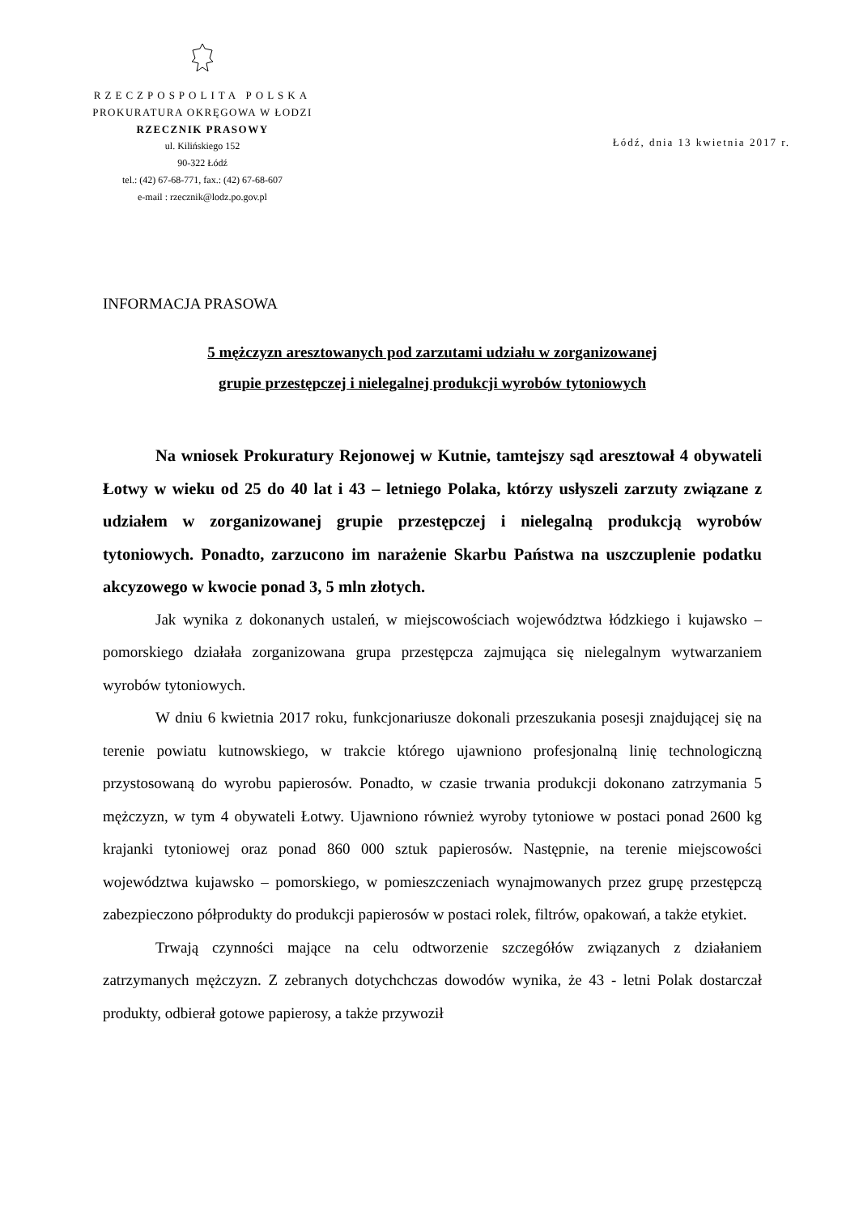RZECZPOSPOLITA POLSKA
PROKURATURA OKRĘGOWA W ŁODZI
RZECZNIK PRASOWY
ul. Kilińskiego 152
90-322 Łódź
tel.: (42) 67-68-771, fax.: (42) 67-68-607
e-mail : rzecznik@lodz.po.gov.pl
Łódź, dnia 13 kwietnia 2017 r.
INFORMACJA PRASOWA
5 mężczyzn aresztowanych pod zarzutami udziału w zorganizowanej
grupie przestępczej i nielegalnej produkcji wyrobów tytoniowych
Na wniosek Prokuratury Rejonowej w Kutnie, tamtejszy sąd aresztował 4 obywateli Łotwy w wieku od 25 do 40 lat i 43 – letniego Polaka, którzy usłyszeli zarzuty związane z udziałem w zorganizowanej grupie przestępczej i nielegalną produkcją wyrobów tytoniowych. Ponadto, zarzucono im narażenie Skarbu Państwa na uszczuplenie podatku akcyzowego w kwocie ponad 3, 5 mln złotych.
Jak wynika z dokonanych ustaleń, w miejscowościach województwa łódzkiego i kujawsko – pomorskiego działała zorganizowana grupa przestępcza zajmująca się nielegalnym wytwarzaniem wyrobów tytoniowych.
W dniu 6 kwietnia 2017 roku, funkcjonariusze dokonali przeszukania posesji znajdującej się na terenie powiatu kutnowskiego, w trakcie którego ujawniono profesjonalną linię technologiczną przystosowaną do wyrobu papierosów. Ponadto, w czasie trwania produkcji dokonano zatrzymania 5 mężczyzn, w tym 4 obywateli Łotwy. Ujawniono również wyroby tytoniowe w postaci ponad 2600 kg krajanki tytoniowej oraz ponad 860 000 sztuk papierosów. Następnie, na terenie miejscowości województwa kujawsko – pomorskiego, w pomieszczeniach wynajmowanych przez grupę przestępczą zabezpieczono półprodukty do produkcji papierosów w postaci rolek, filtrów, opakowań, a także etykiet.
Trwają czynności mające na celu odtworzenie szczegółów związanych z działaniem zatrzymanych mężczyzn. Z zebranych dotychchczas dowodów wynika, że 43 - letni Polak dostarczał produkty, odbierał gotowe papierosy, a także przywoził